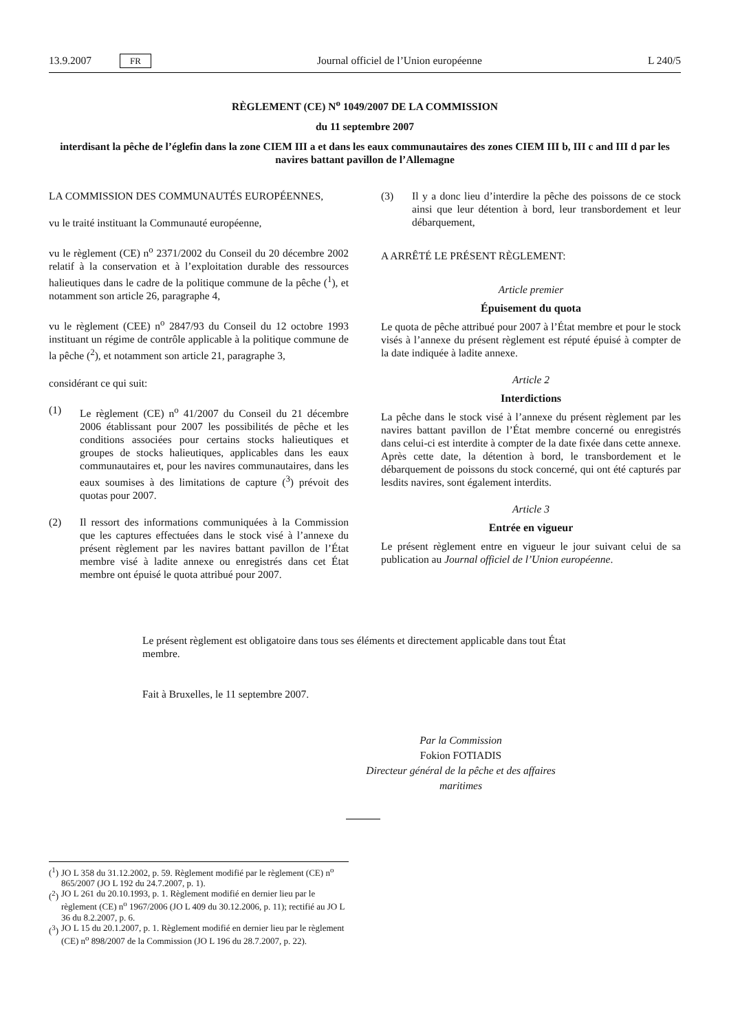13.9.2007 FR Journal officiel de l’Union européenne L 240/5
RÈGLEMENT (CE) N<sup>o</sup> 1049/2007 DE LA COMMISSION
du 11 septembre 2007
interdisant la pêche de l’églefin dans la zone CIEM III a et dans les eaux communautaires des zones CIEM III b, III c and III d par les navires battant pavillon de l’Allemagne
LA COMMISSION DES COMMUNAUTÉS EUROPÉENNES,
vu le traité instituant la Communauté européenne,
vu le règlement (CE) n<sup>o</sup> 2371/2002 du Conseil du 20 décembre 2002 relatif à la conservation et à l’exploitation durable des ressources halieutiques dans le cadre de la politique commune de la pêche (<sup>1</sup>), et notamment son article 26, paragraphe 4,
vu le règlement (CEE) n<sup>o</sup> 2847/93 du Conseil du 12 octobre 1993 instituant un régime de contrôle applicable à la politique commune de la pêche (<sup>2</sup>), et notamment son article 21, paragraphe 3,
considérant ce qui suit:
(1) Le règlement (CE) n<sup>o</sup> 41/2007 du Conseil du 21 décembre 2006 établissant pour 2007 les possibilités de pêche et les conditions associées pour certains stocks halieutiques et groupes de stocks halieutiques, applicables dans les eaux communautaires et, pour les navires communautaires, dans les eaux soumises à des limitations de capture (<sup>3</sup>) prévoit des quotas pour 2007.
(2) Il ressort des informations communiquées à la Commission que les captures effectuées dans le stock visé à l’annexe du présent règlement par les navires battant pavillon de l’État membre visé à ladite annexe ou enregistrés dans cet État membre ont épuisé le quota attribué pour 2007.
(3) Il y a donc lieu d’interdire la pêche des poissons de ce stock ainsi que leur détention à bord, leur transbordement et leur débarquement,
A ARRÊTÉ LE PRÉSENT RÈGLEMENT:
Article premier
Épuisement du quota
Le quota de pêche attribué pour 2007 à l’État membre et pour le stock visés à l’annexe du présent règlement est réputé épuisé à compter de la date indiquée à ladite annexe.
Article 2
Interdictions
La pêche dans le stock visé à l’annexe du présent règlement par les navires battant pavillon de l’État membre concerné ou enregistrés dans celui-ci est interdite à compter de la date fixée dans cette annexe. Après cette date, la détention à bord, le transbordement et le débarquement de poissons du stock concerné, qui ont été capturés par lesdits navires, sont également interdits.
Article 3
Entrée en vigueur
Le présent règlement entre en vigueur le jour suivant celui de sa publication au Journal officiel de l’Union européenne.
Le présent règlement est obligatoire dans tous ses éléments et directement applicable dans tout État membre.
Fait à Bruxelles, le 11 septembre 2007.
Par la Commission
Fokion FOTIADIS
Directeur général de la pêche et des affaires maritimes
(<sup>1</sup>) JO L 358 du 31.12.2002, p. 59. Règlement modifié par le règlement (CE) n<sup>o</sup> 865/2007 (JO L 192 du 24.7.2007, p. 1).
(<sup>2</sup>) JO L 261 du 20.10.1993, p. 1. Règlement modifié en dernier lieu par le règlement (CE) n<sup>o</sup> 1967/2006 (JO L 409 du 30.12.2006, p. 11); rectifié au JO L 36 du 8.2.2007, p. 6.
(<sup>3</sup>) JO L 15 du 20.1.2007, p. 1. Règlement modifié en dernier lieu par le règlement (CE) n<sup>o</sup> 898/2007 de la Commission (JO L 196 du 28.7.2007, p. 22).